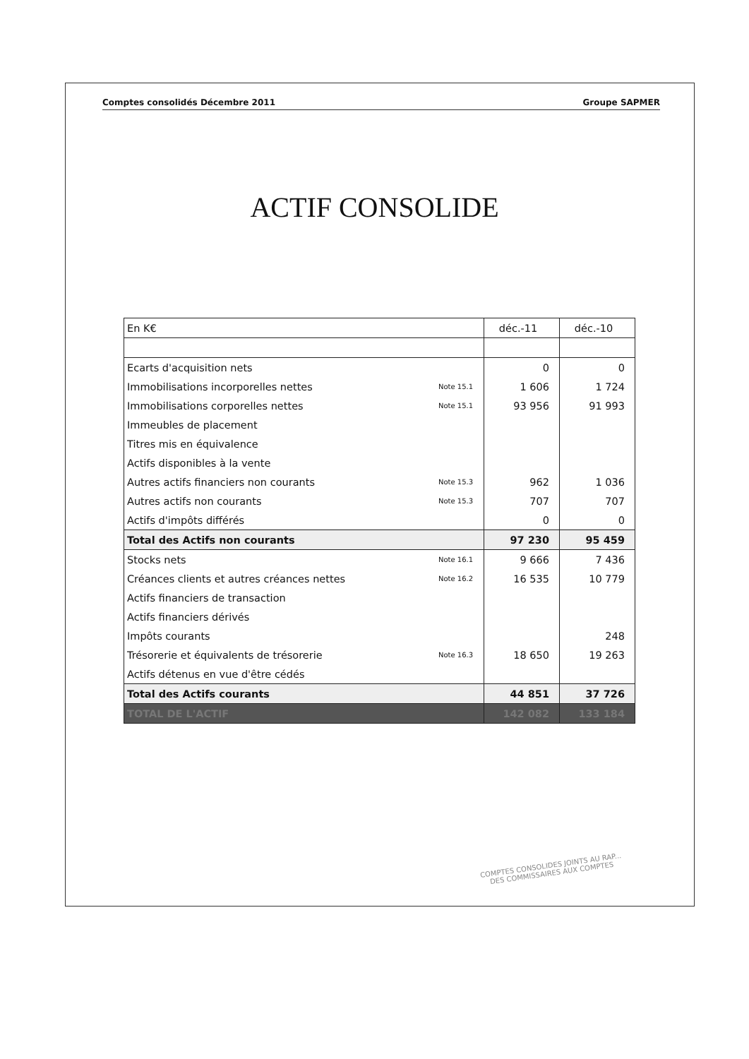Comptes consolidés Décembre 2011 Groupe SAPMER
ACTIF CONSOLIDE
| En K€ | | déc.-11 | déc.-10 |
| Ecarts d'acquisition nets | | 0 | 0 |
| Immobilisations incorporelles nettes | Note 15.1 | 1 606 | 1 724 |
| Immobilisations corporelles nettes | Note 15.1 | 93 956 | 91 993 |
| Immeubles de placement | | | |
| Titres mis en équivalence | | | |
| Actifs disponibles à la vente | | | |
| Autres actifs financiers non courants | Note 15.3 | 962 | 1 036 |
| Autres actifs non courants | Note 15.3 | 707 | 707 |
| Actifs d'impôts différés | | 0 | 0 |
| Total des Actifs non courants | | 97 230 | 95 459 |
| Stocks nets | Note 16.1 | 9 666 | 7 436 |
| Créances clients et autres créances nettes | Note 16.2 | 16 535 | 10 779 |
| Actifs financiers de transaction | | | |
| Actifs financiers dérivés | | | |
| Impôts courants | | | 248 |
| Trésorerie et équivalents de trésorerie | Note 16.3 | 18 650 | 19 263 |
| Actifs détenus en vue d'être cédés | | | |
| Total des Actifs courants | | 44 851 | 37 726 |
| TOTAL DE L'ACTIF | | 142 082 | 133 184 |
COMPTES CONSOLIDES JOINTS AU RAP...
DES COMMISSAIRES AUX COMPTES